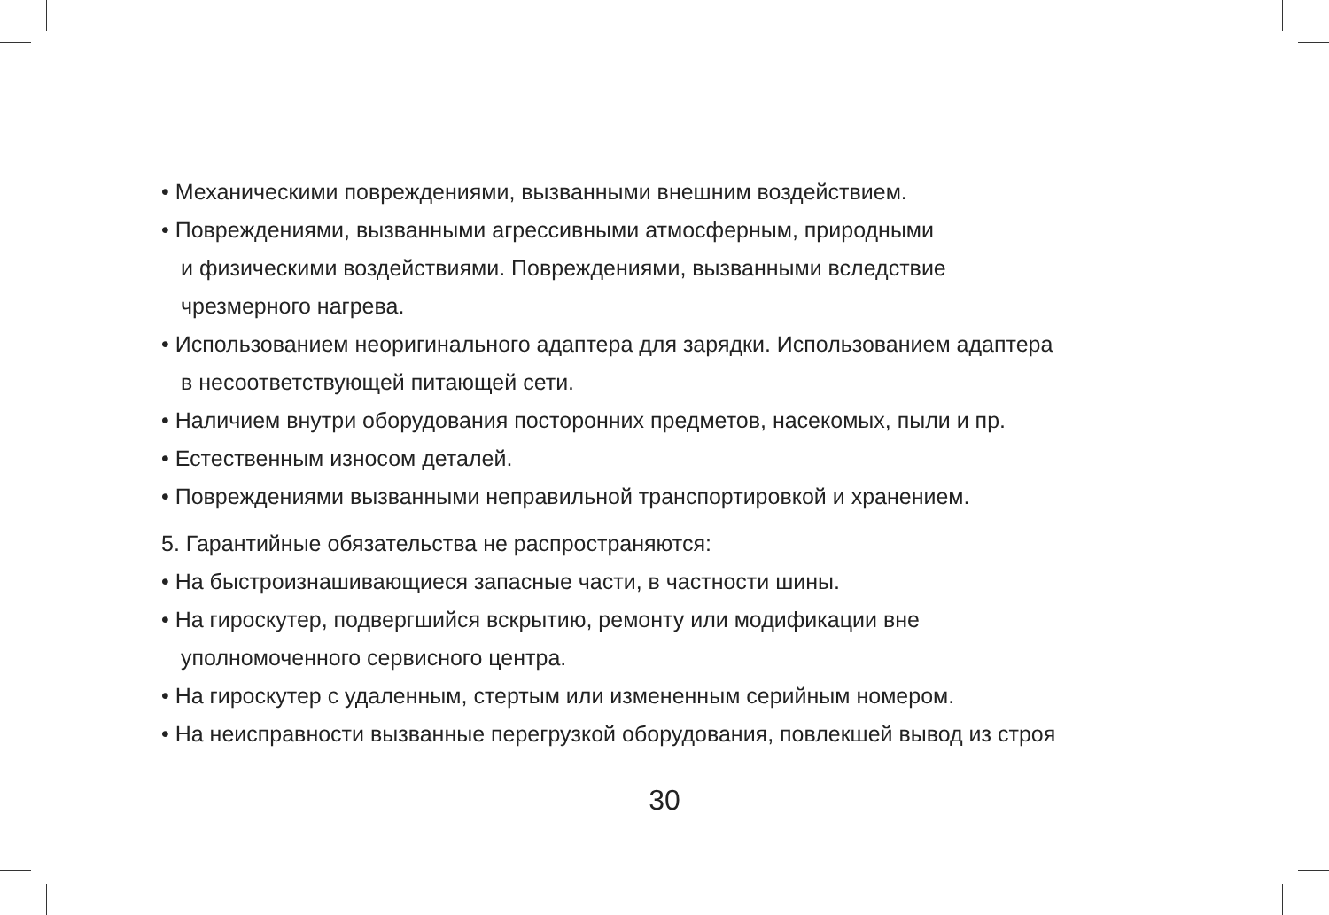• Механическими повреждениями, вызванными внешним воздействием.
• Повреждениями, вызванными агрессивными атмосферным, природными
и физическими воздействиями. Повреждениями, вызванными вследствие
чрезмерного нагрева.
• Использованием неоригинального адаптера для зарядки. Использованием адаптера
в несоответствующей питающей сети.
• Наличием внутри оборудования посторонних предметов, насекомых, пыли и пр.
• Естественным износом деталей.
• Повреждениями вызванными неправильной транспортировкой и хранением.
5. Гарантийные обязательства не распространяются:
• На быстроизнашивающиеся запасные части, в частности шины.
• На гироскутер, подвергшийся вскрытию, ремонту или модификации вне
уполномоченного сервисного центра.
• На гироскутер с удаленным, стертым или измененным серийным номером.
• На неисправности вызванные перегрузкой оборудования, повлекшей вывод из строя
30